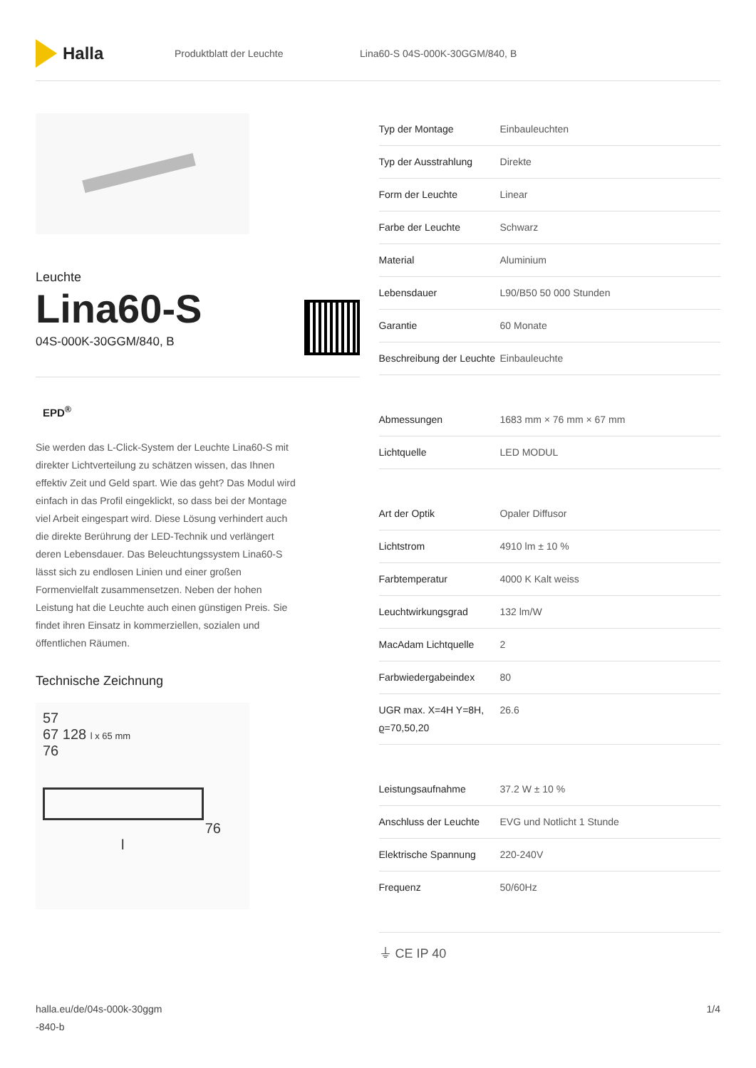Halla
Produktblatt der Leuchte Lina60-S 04S-000K-30GGM/840, B
Leuchte
Lina60-S
04S-000K-30GGM/840, B
EPD<sup>®</sup>
Sie werden das L-Click-System der Leuchte Lina60-S mit direkter Lichtverteilung zu schätzen wissen, das Ihnen effektiv Zeit und Geld spart. Wie das geht? Das Modul wird einfach in das Profil eingeklickt, so dass bei der Montage viel Arbeit eingespart wird. Diese Lösung verhindert auch die direkte Berührung der LED-Technik und verlängert deren Lebensdauer. Das Beleuchtungssystem Lina60-S lässt sich zu endlosen Linien und einer großen Formenvielfalt zusammensetzen. Neben der hohen Leistung hat die Leuchte auch einen günstigen Preis. Sie findet ihren Einsatz in kommerziellen, sozialen und öffentlichen Räumen.
Technische Zeichnung
57
67 128 l x 65 mm
76
76
l
| Typ der Montage | Einbauleuchten |
| Typ der Ausstrahlung | Direkte |
| Form der Leuchte | Linear |
| Farbe der Leuchte | Schwarz |
| Material | Aluminium |
| Lebensdauer | L90/B50 50 000 Stunden |
| Garantie | 60 Monate |
| Beschreibung der Leuchte | Einbauleuchte |
| Abmessungen | 1683 mm × 76 mm × 67 mm |
| Lichtquelle | LED MODUL |
| Art der Optik | Opaler Diffusor |
| Lichtstrom | 4910 lm ± 10 % |
| Farbtemperatur | 4000 K Kalt weiss |
| Leuchtwirkungsgrad | 132 lm/W |
| MacAdam Lichtquelle | 2 |
| Farbwiedergabeindex | 80 |
| UGR max. X=4H Y=8H, ϱ=70,50,20 | 26.6 |
| Leistungsaufnahme | 37.2 W ± 10 % |
| Anschluss der Leuchte | EVG und Notlicht 1 Stunde |
| Elektrische Spannung | 220-240V |
| Frequenz | 50/60Hz |
⏚ CE IP 40
halla.eu/de/04s-000k-30ggm
-840-b
1/4